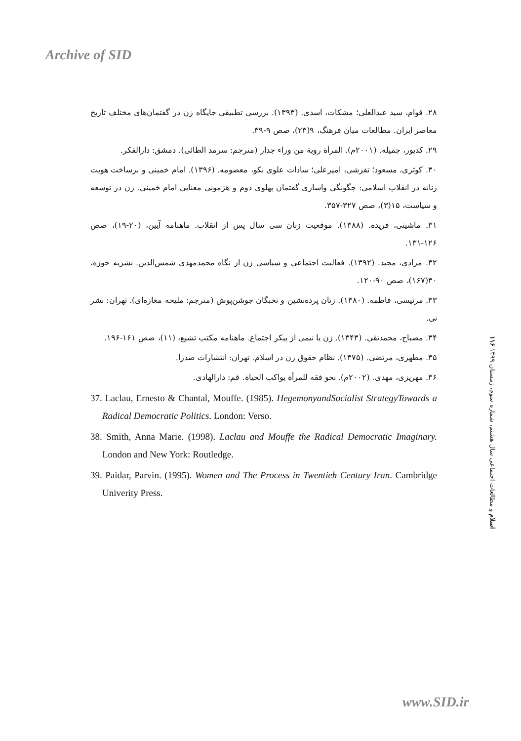Archive of SID
۲۸. قوام، سید عبدالعلی؛ مشکات، اسدی. (۱۳۹۳). بررسی تطبیقی جایگاه زن در گفتمان‌های مختلف تاریخ معاصر ایران. مطالعات میان فرهنگ، ۹(۲۳)، صص ۹-۳۹.
۲۹. کدیور، جمیله. (۲۰۰۱م). المرأة رویة من وراء جدار (مترجم: سرمد الطائی). دمشق: دارالفکر.
۳۰. کوثری، مسعود؛ تفرشی، امیرعلی؛ سادات علوی نکو، معصومه. (۱۳۹۶). امام خمینی و برساخت هویت زنانه در انقلاب اسلامی: چگونگی واسازی گفتمان پهلوی دوم و هژمونی معنایی امام خمینی. زن در توسعه و سیاست، ۱۵(۳)، صص ۳۲۷-۳۵۷.
۳۱. ماشینی، فریده. (۱۳۸۸). موقعیت زنان سی سال پس از انقلاب. ماهنامه آیین، (۲۰-۱۹)، صص ۱۲۶-۱۳۱.
۳۲. مرادی، مجید. (۱۳۹۲). فعالیت اجتماعی و سیاسی زن از نگاه محمدمهدی شمس‌الدین. نشریه حوزه، ۳۰(۱۶۷)، صص ۹۰-۱۲۰.
۳۳. مرنیسی، فاطمه. (۱۳۸۰). زنان پرده‌نشین و نخبگان جوشن‌پوش (مترجم: ملیحه مغازه‌ای). تهران: نشر نی.
۳۴. مصباح، محمدتقی. (۱۳۴۳). زن یا نیمی از پیکر اجتماع. ماهنامه مکتب تشیع، (۱۱)، صص ۱۶۱-۱۹۶.
۳۵. مطهری، مرتضی. (۱۳۷۵). نظام حقوق زن در اسلام. تهران: انتشارات صدرا.
۳۶. مهریزی، مهدی. (۲۰۰۲م). نحو فقه للمرأة یواکب الحیاة. قم: دارالهادی.
37. Laclau, Ernesto & Chantal, Mouffe. (1985). HegemonyandSocialist StrategyTowards a Radical Democratic Politics. London: Verso.
38. Smith, Anna Marie. (1998). Laclau and Mouffe the Radical Democratic Imaginary. London and New York: Routledge.
39. Paidar, Parvin. (1995). Women and The Process in Twentieh Century Iran. Cambridge Univerity Press.
۱۱۶ اسلام و مطالعات اجتماعی سال هشتم، شماره سوم، زمستان ۱۳۹۹
www.SID.ir